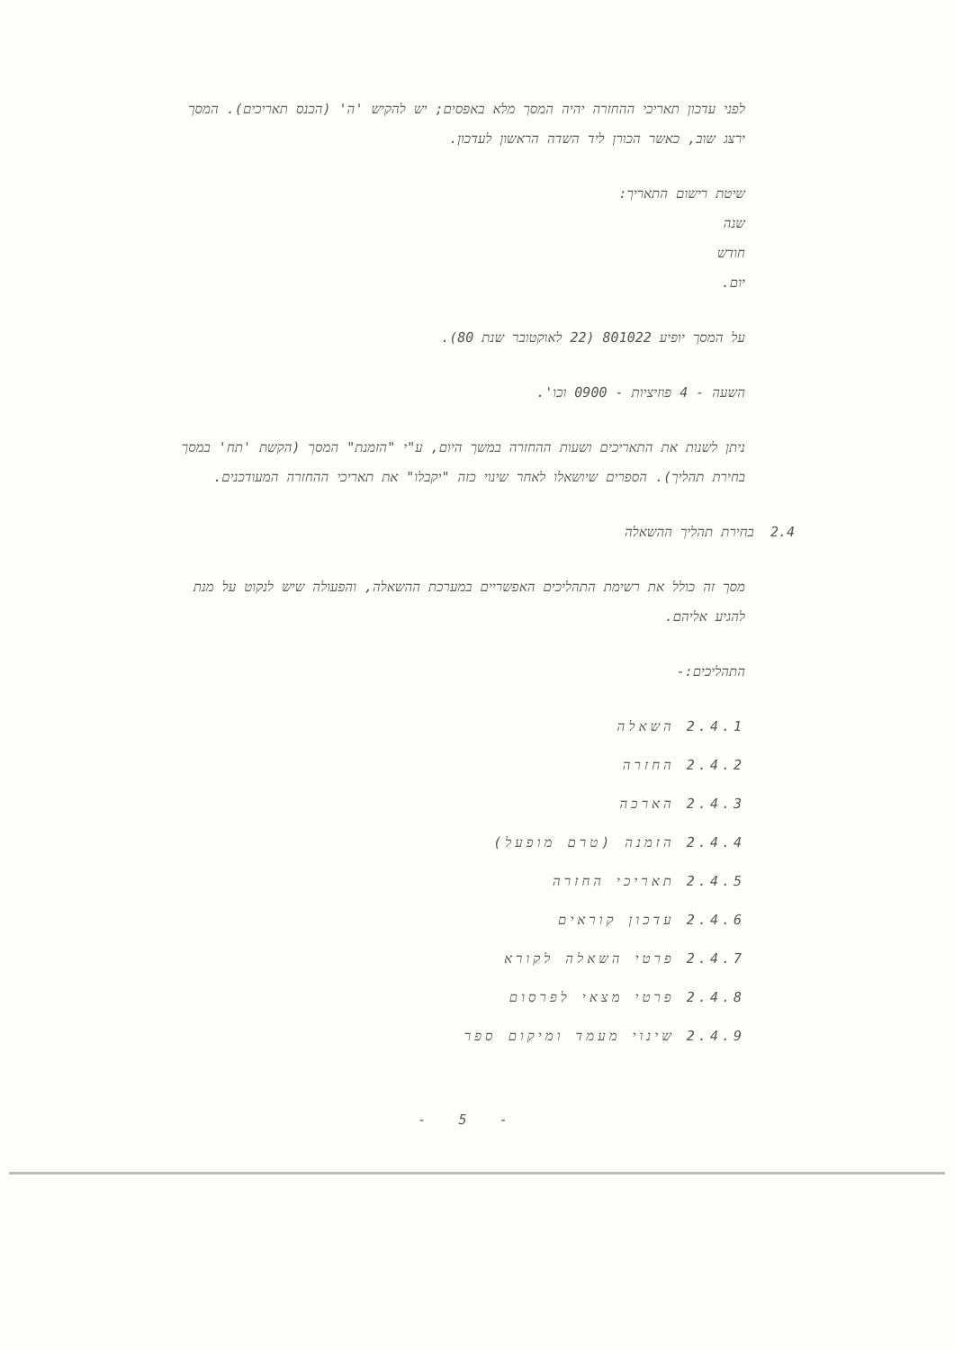לפני עדכון תאריכי ההחזרה יהיה המסך מלא באפסים; יש להקיש 'ה' (הכנס תאריכים). המסך ירצג שוב, כאשר הכורן ליד השדה הראשון לעדכון.
שיטת רישום התאריך:
שנה
חודש
יום.
על המסך יופיע 801022 (22 לאוקטובר שנת 80).
השעה - 4 פוזיציות - 0900 וכו'.
ניתן לשנות את התאריכים ושעות ההחזרה במשך היום, ע"י "הזמנת" המסך (הקשת 'תח' במסך בחירת תהליך). הספרים שיושאלו לאחר שינוי כזה "יקבלו" את תאריכי ההחזרה המעודכנים.
2.4 בחירת תהליך ההשאלה
מסך זה כולל את רשימת התהליכים האפשריים במערכת ההשאלה, והפעולה שיש לנקוט על מנת להגיע אליהם.
התהליכים:-
2.4.1 השאלה
2.4.2 החזרה
2.4.3 הארכה
2.4.4 הזמנה (טרם מופעל)
2.4.5 תאריכי החזרה
2.4.6 עדכון קוראים
2.4.7 פרטי השאלה לקורא
2.4.8 פרטי מצאי לפרסום
2.4.9 שינוי מעמד ומיקום ספר
- 5 -